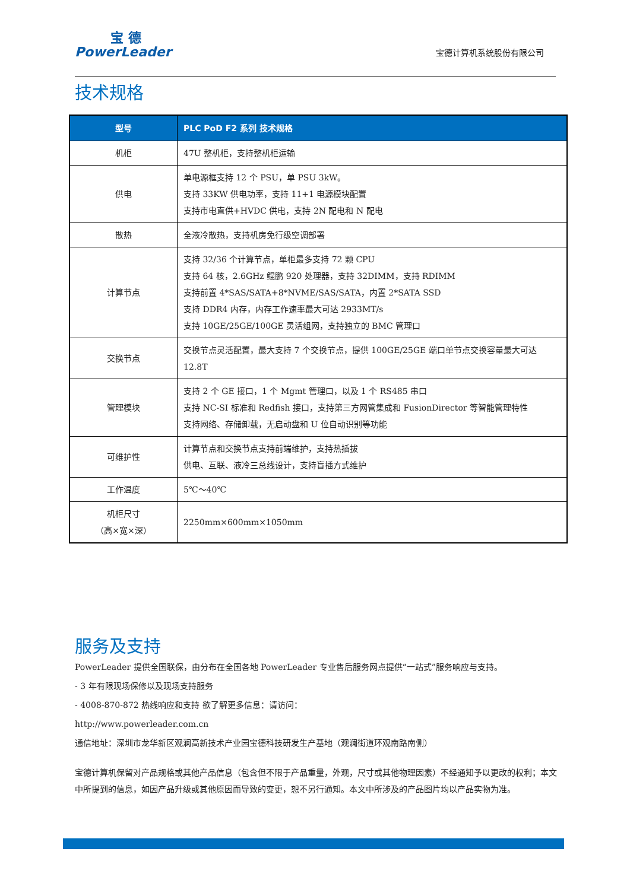宝 德
PowerLeader
宝德计算机系统股份有限公司
技术规格
| 型号 | PLC PoD F2 系列 技术规格 |
| --- | --- |
| 机柜 | 47U 整机柜，支持整机柜运输 |
| 供电 | 单电源框支持 12 个 PSU，单 PSU 3kW。 支持 33KW 供电功率，支持 11+1 电源模块配置 支持市电直供+HVDC 供电，支持 2N 配电和 N 配电 |
| 散热 | 全液冷散热，支持机房免行级空调部署 |
| 计算节点 | 支持 32/36 个计算节点，单柜最多支持 72 颗 CPU 支持 64 核，2.6GHz 鲲鹏 920 处理器，支持 32DIMM，支持 RDIMM 支持前置 4*SAS/SATA+8*NVME/SAS/SATA，内置 2*SATA SSD 支持 DDR4 内存，内存工作速率最大可达 2933MT/s 支持 10GE/25GE/100GE 灵活组网，支持独立的 BMC 管理口 |
| 交换节点 | 交换节点灵活配置，最大支持 7 个交换节点，提供 100GE/25GE 端口单节点交换容量最大可达 12.8T |
| 管理模块 | 支持 2 个 GE 接口，1 个 Mgmt 管理口，以及 1 个 RS485 串口 支持 NC-SI 标准和 Redfish 接口，支持第三方网管集成和 FusionDirector 等智能管理特性 支持网络、存储卸载，无启动盘和 U 位自动识别等功能 |
| 可维护性 | 计算节点和交换节点支持前端维护，支持热插拔 供电、互联、液冷三总线设计，支持盲插方式维护 |
| 工作温度 | 5℃～40℃ |
| 机柜尺寸 （高×宽×深） | 2250mm×600mm×1050mm |
服务及支持
PowerLeader 提供全国联保，由分布在全国各地 PowerLeader 专业售后服务网点提供“一站式”服务响应与支持。
- 3 年有限现场保修以及现场支持服务
- 4008-870-872 热线响应和支持 欲了解更多信息：请访问：
http://www.powerleader.com.cn
通信地址：深圳市龙华新区观澜高新技术产业园宝德科技研发生产基地（观澜街道环观南路南侧）
宝德计算机保留对产品规格或其他产品信息（包含但不限于产品重量，外观，尺寸或其他物理因素）不经通知予以更改的权利；本文中所提到的信息，如因产品升级或其他原因而导致的变更，恕不另行通知。本文中所涉及的产品图片均以产品实物为准。